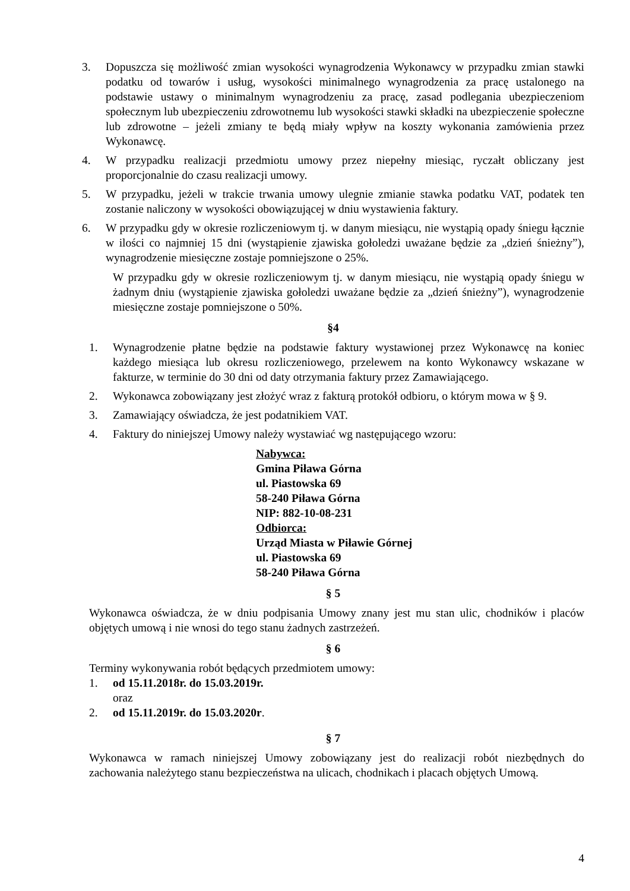3. Dopuszcza się możliwość zmian wysokości wynagrodzenia Wykonawcy w przypadku zmian stawki podatku od towarów i usług, wysokości minimalnego wynagrodzenia za pracę ustalonego na podstawie ustawy o minimalnym wynagrodzeniu za pracę, zasad podlegania ubezpieczeniom społecznym lub ubezpieczeniu zdrowotnemu lub wysokości stawki składki na ubezpieczenie społeczne lub zdrowotne – jeżeli zmiany te będą miały wpływ na koszty wykonania zamówienia przez Wykonawcę.
4. W przypadku realizacji przedmiotu umowy przez niepełny miesiąc, ryczałt obliczany jest proporcjonalnie do czasu realizacji umowy.
5. W przypadku, jeżeli w trakcie trwania umowy ulegnie zmianie stawka podatku VAT, podatek ten zostanie naliczony w wysokości obowiązującej w dniu wystawienia faktury.
6. W przypadku gdy w okresie rozliczeniowym tj. w danym miesiącu, nie wystąpią opady śniegu łącznie w ilości co najmniej 15 dni (wystąpienie zjawiska gołoledzi uważane będzie za „dzień śnieżny”), wynagrodzenie miesięczne zostaje pomniejszone o 25%.
W przypadku gdy w okresie rozliczeniowym tj. w danym miesiącu, nie wystąpią opady śniegu w żadnym dniu (wystąpienie zjawiska gołoledzi uważane będzie za „dzień śnieżny”), wynagrodzenie miesięczne zostaje pomniejszone o 50%.
§4
1. Wynagrodzenie płatne będzie na podstawie faktury wystawionej przez Wykonawcę na koniec każdego miesiąca lub okresu rozliczeniowego, przelewem na konto Wykonawcy wskazane w fakturze, w terminie do 30 dni od daty otrzymania faktury przez Zamawiającego.
2. Wykonawca zobowiązany jest złożyć wraz z fakturą protokół odbioru, o którym mowa w § 9.
3. Zamawiający oświadcza, że jest podatnikiem VAT.
4. Faktury do niniejszej Umowy należy wystawiać wg następującego wzoru:
Nabywca:
Gmina Piława Górna
ul. Piastowska 69
58-240 Piława Górna
NIP: 882-10-08-231
Odbiorca:
Urząd Miasta w Piławie Górnej
ul. Piastowska 69
58-240 Piława Górna
§ 5
Wykonawca oświadcza, że w dniu podpisania Umowy znany jest mu stan ulic, chodników i placów objętych umową i nie wnosi do tego stanu żadnych zastrzeżeń.
§ 6
Terminy wykonywania robót będących przedmiotem umowy:
1. od 15.11.2018r. do 15.03.2019r.
oraz
2. od 15.11.2019r. do 15.03.2020r.
§ 7
Wykonawca w ramach niniejszej Umowy zobowiązany jest do realizacji robót niezbędnych do zachowania należytego stanu bezpieczeństwa na ulicach, chodnikach i placach objętych Umową.
4